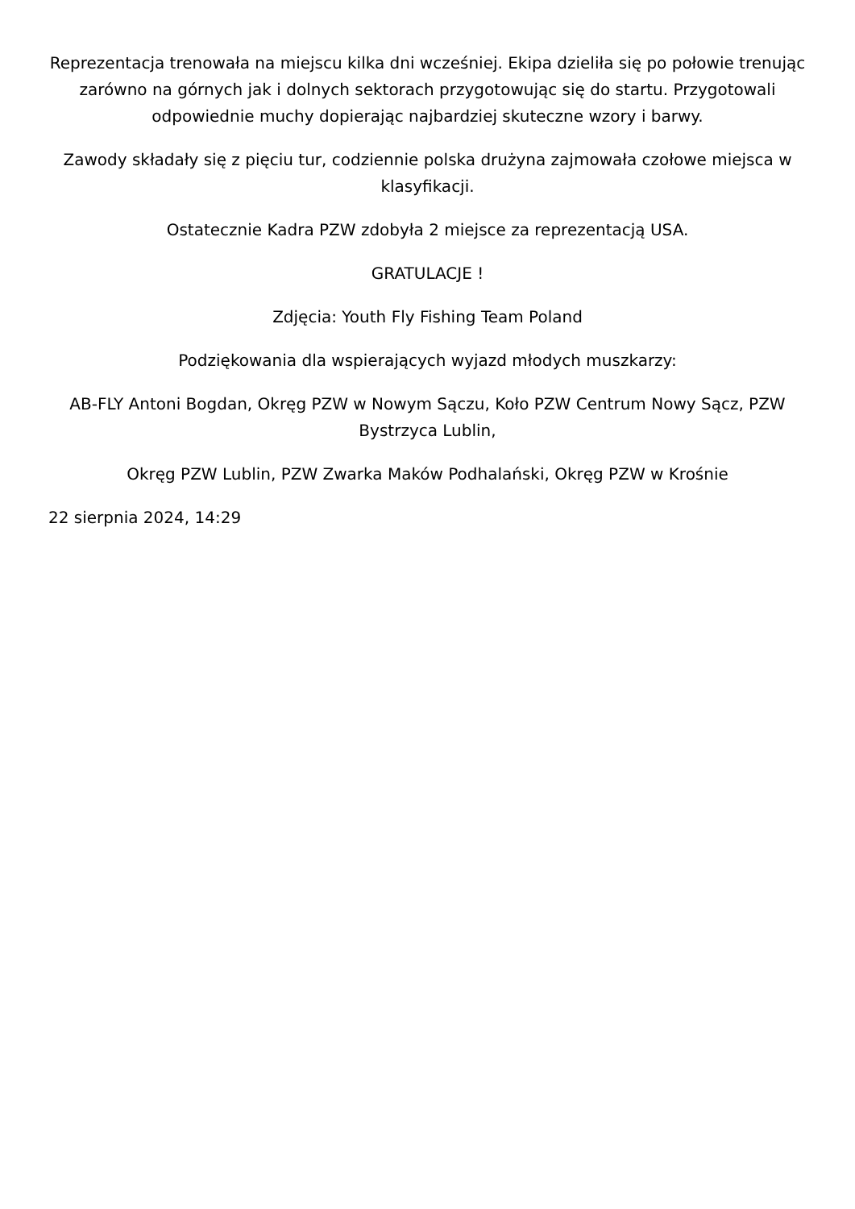Reprezentacja trenowała na miejscu kilka dni wcześniej. Ekipa dzieliła się po połowie trenując zarówno na górnych jak i dolnych sektorach przygotowując się do startu. Przygotowali odpowiednie muchy dopierając najbardziej skuteczne wzory i barwy.
Zawody składały się z pięciu tur, codziennie polska drużyna zajmowała czołowe miejsca w klasyfikacji.
Ostatecznie Kadra PZW zdobyła 2 miejsce za reprezentacją USA.
GRATULACJE !
Zdjęcia: Youth Fly Fishing Team Poland
Podziękowania dla wspierających wyjazd młodych muszkarzy:
AB-FLY Antoni Bogdan, Okręg PZW w Nowym Sączu, Koło PZW Centrum Nowy Sącz, PZW Bystrzyca Lublin,
Okręg PZW Lublin, PZW Zwarka Maków Podhalański, Okręg PZW w Krośnie
22 sierpnia 2024, 14:29